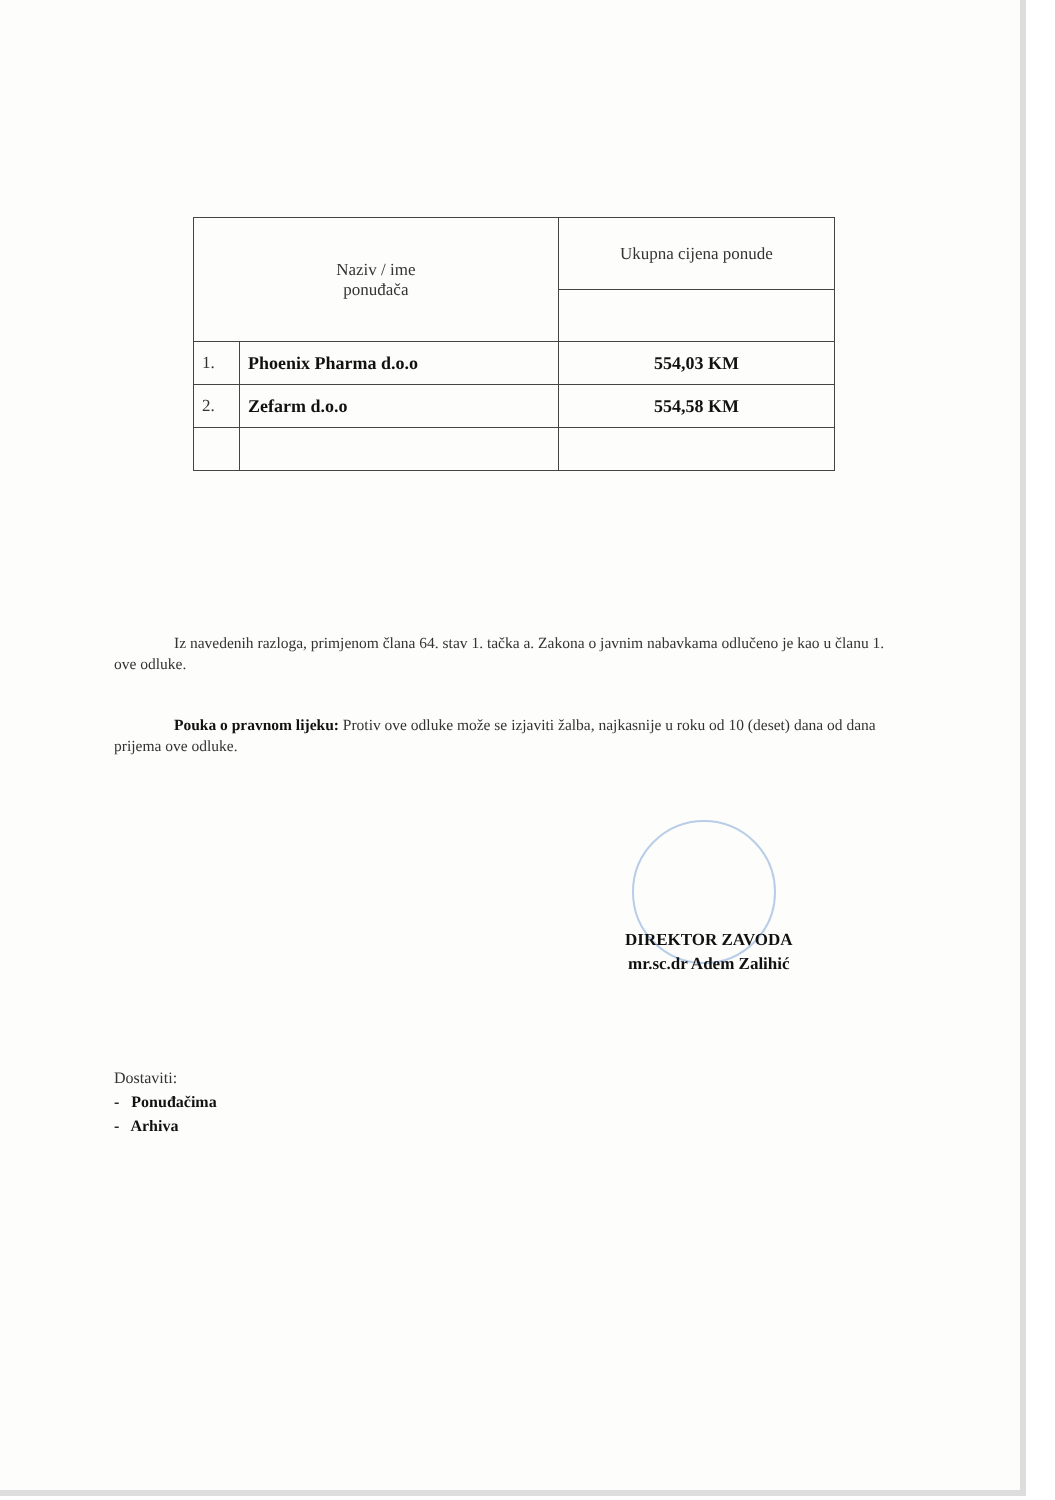| Naziv / ime ponuđača | | Ukupna cijena ponude |
| --- | --- | --- |
| 1. | Phoenix Pharma d.o.o | 554,03 KM |
| 2. | Zefarm d.o.o | 554,58 KM |
Iz navedenih razloga, primjenom člana 64. stav 1. tačka a. Zakona o javnim nabavkama odlučeno je kao u članu 1. ove odluke.
Pouka o pravnom lijeku: Protiv ove odluke može se izjaviti žalba, najkasnije u roku od 10 (deset) dana od dana prijema ove odluke.
DIREKTOR ZAVODA
mr.sc.dr Adem Zalihić
Dostaviti:
- Ponuđačima
- Arhiva